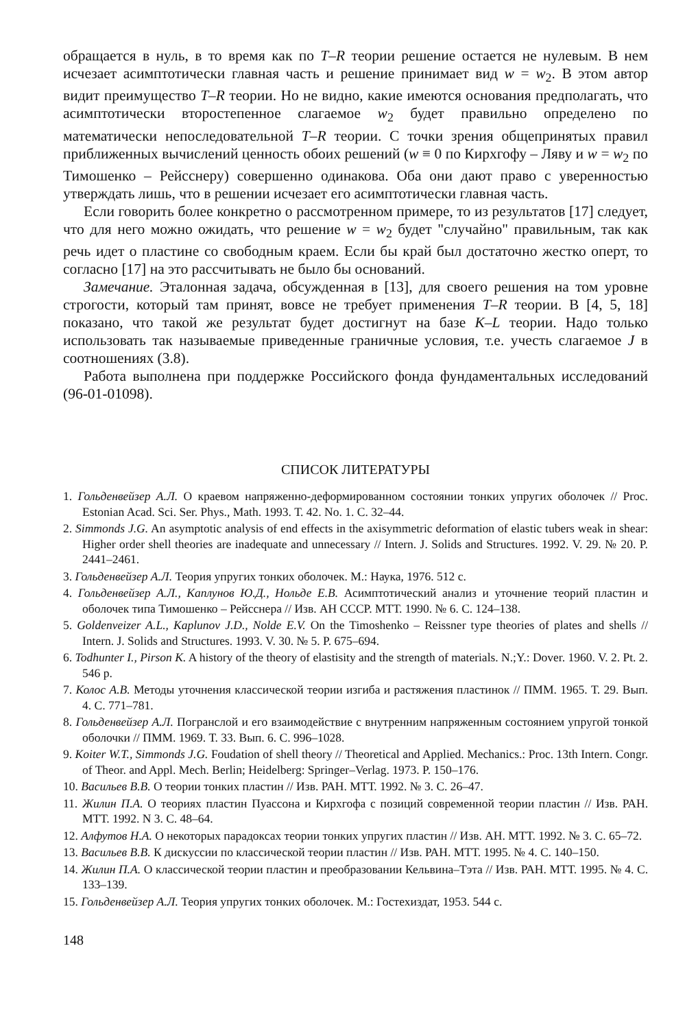обращается в нуль, в то время как по T–R теории решение остается не нулевым. В нем исчезает асимптотически главная часть и решение принимает вид w = w<sub>2</sub>. В этом автор видит преимущество T–R теории. Но не видно, какие имеются основания предполагать, что асимптотически второстепенное слагаемое w<sub>2</sub> будет правильно определено по математически непоследовательной T–R теории. С точки зрения общепринятых правил приближенных вычислений ценность обоих решений (w ≡ 0 по Кирхгофу – Ляву и w = w<sub>2</sub> по Тимошенко – Рейсснеру) совершенно одинакова. Оба они дают право с уверенностью утверждать лишь, что в решении исчезает его асимптотически главная часть.
Если говорить более конкретно о рассмотренном примере, то из результатов [17] следует, что для него можно ожидать, что решение w = w<sub>2</sub> будет "случайно" правильным, так как речь идет о пластине со свободным краем. Если бы край был достаточно жестко оперт, то согласно [17] на это рассчитывать не было бы оснований.
Замечание. Эталонная задача, обсужденная в [13], для своего решения на том уровне строгости, который там принят, вовсе не требует применения T–R теории. В [4, 5, 18] показано, что такой же результат будет достигнут на базе K–L теории. Надо только использовать так называемые приведенные граничные условия, т.е. учесть слагаемое J в соотношениях (3.8).
Работа выполнена при поддержке Российского фонда фундаментальных исследований (96-01-01098).
СПИСОК ЛИТЕРАТУРЫ
1. Гольденвейзер А.Л. О краевом напряженно-деформированном состоянии тонких упругих оболочек // Proc. Estonian Acad. Sci. Ser. Phys., Math. 1993. Т. 42. No. 1. С. 32–44.
2. Simmonds J.G. An asymptotic analysis of end effects in the axisymmetric deformation of elastic tubers weak in shear: Higher order shell theories are inadequate and unnecessary // Intern. J. Solids and Structures. 1992. V. 29. № 20. P. 2441–2461.
3. Гольденвейзер А.Л. Теория упругих тонких оболочек. М.: Наука, 1976. 512 с.
4. Гольденвейзер А.Л., Каплунов Ю.Д., Нольде Е.В. Асимптотический анализ и уточнение теорий пластин и оболочек типа Тимошенко – Рейсснера // Изв. АН СССР. МТТ. 1990. № 6. С. 124–138.
5. Goldenveizer A.L., Kaplunov J.D., Nolde E.V. On the Timoshenko – Reissner type theories of plates and shells // Intern. J. Solids and Structures. 1993. V. 30. № 5. P. 675–694.
6. Todhunter I., Pirson K. A history of the theory of elastisity and the strength of materials. N.;Y.: Dover. 1960. V. 2. Pt. 2. 546 p.
7. Колос А.В. Методы уточнения классической теории изгиба и растяжения пластинок // ПММ. 1965. Т. 29. Вып. 4. С. 771–781.
8. Гольденвейзер А.Л. Погранслой и его взаимодействие с внутренним напряженным состоянием упругой тонкой оболочки // ПММ. 1969. Т. 33. Вып. 6. С. 996–1028.
9. Koiter W.T., Simmonds J.G. Foudation of shell theory // Theoretical and Applied. Mechanics.: Proc. 13th Intern. Congr. of Theor. and Appl. Mech. Berlin; Heidelberg: Springer–Verlag. 1973. P. 150–176.
10. Васильев В.В. О теории тонких пластин // Изв. РАН. МТТ. 1992. № 3. С. 26–47.
11. Жилин П.А. О теориях пластин Пуассона и Кирхгофа с позиций современной теории пластин // Изв. РАН. МТТ. 1992. N 3. С. 48–64.
12. Алфутов Н.А. О некоторых парадоксах теории тонких упругих пластин // Изв. АН. МТТ. 1992. № 3. С. 65–72.
13. Васильев В.В. К дискуссии по классической теории пластин // Изв. РАН. МТТ. 1995. № 4. С. 140–150.
14. Жилин П.А. О классической теории пластин и преобразовании Кельвина–Тэта // Изв. РАН. МТТ. 1995. № 4. С. 133–139.
15. Гольденвейзер А.Л. Теория упругих тонких оболочек. М.: Гостехиздат, 1953. 544 с.
148